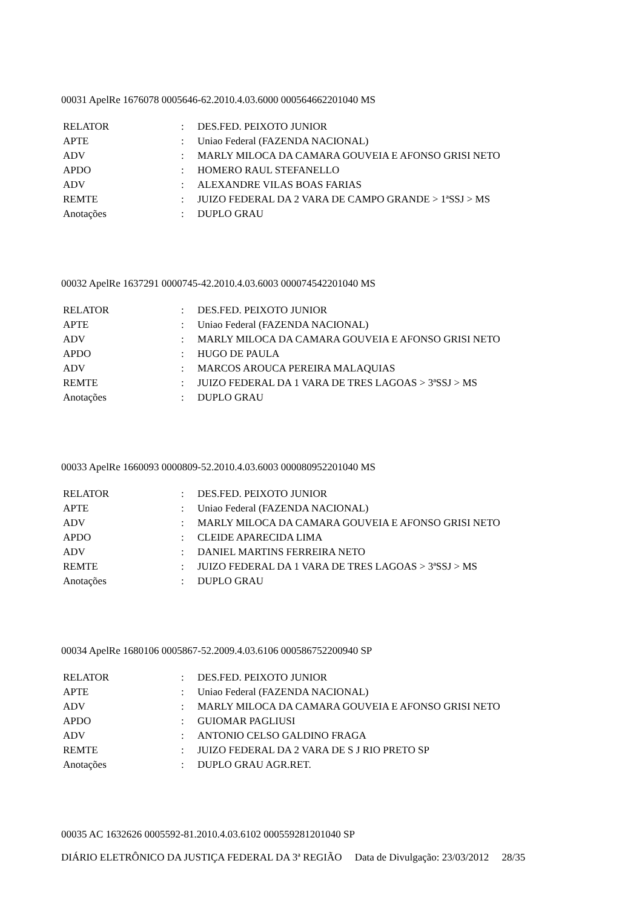00031 ApelRe 1676078 0005646-62.2010.4.03.6000 000564662201040 MS
| RELATOR | : | DES.FED. PEIXOTO JUNIOR |
| APTE | : | Uniao Federal (FAZENDA NACIONAL) |
| ADV | : | MARLY MILOCA DA CAMARA GOUVEIA E AFONSO GRISI NETO |
| APDO | : | HOMERO RAUL STEFANELLO |
| ADV | : | ALEXANDRE VILAS BOAS FARIAS |
| REMTE | : | JUIZO FEDERAL DA 2 VARA DE CAMPO GRANDE > 1ªSSJ > MS |
| Anotações | : | DUPLO GRAU |
00032 ApelRe 1637291 0000745-42.2010.4.03.6003 000074542201040 MS
| RELATOR | : | DES.FED. PEIXOTO JUNIOR |
| APTE | : | Uniao Federal (FAZENDA NACIONAL) |
| ADV | : | MARLY MILOCA DA CAMARA GOUVEIA E AFONSO GRISI NETO |
| APDO | : | HUGO DE PAULA |
| ADV | : | MARCOS AROUCA PEREIRA MALAQUIAS |
| REMTE | : | JUIZO FEDERAL DA 1 VARA DE TRES LAGOAS > 3ªSSJ > MS |
| Anotações | : | DUPLO GRAU |
00033 ApelRe 1660093 0000809-52.2010.4.03.6003 000080952201040 MS
| RELATOR | : | DES.FED. PEIXOTO JUNIOR |
| APTE | : | Uniao Federal (FAZENDA NACIONAL) |
| ADV | : | MARLY MILOCA DA CAMARA GOUVEIA E AFONSO GRISI NETO |
| APDO | : | CLEIDE APARECIDA LIMA |
| ADV | : | DANIEL MARTINS FERREIRA NETO |
| REMTE | : | JUIZO FEDERAL DA 1 VARA DE TRES LAGOAS > 3ªSSJ > MS |
| Anotações | : | DUPLO GRAU |
00034 ApelRe 1680106 0005867-52.2009.4.03.6106 000586752200940 SP
| RELATOR | : | DES.FED. PEIXOTO JUNIOR |
| APTE | : | Uniao Federal (FAZENDA NACIONAL) |
| ADV | : | MARLY MILOCA DA CAMARA GOUVEIA E AFONSO GRISI NETO |
| APDO | : | GUIOMAR PAGLIUSI |
| ADV | : | ANTONIO CELSO GALDINO FRAGA |
| REMTE | : | JUIZO FEDERAL DA 2 VARA DE S J RIO PRETO SP |
| Anotações | : | DUPLO GRAU AGR.RET. |
00035 AC 1632626 0005592-81.2010.4.03.6102 000559281201040 SP
DIÁRIO ELETRÔNICO DA JUSTIÇA FEDERAL DA 3ª REGIÃO Data de Divulgação: 23/03/2012 28/35